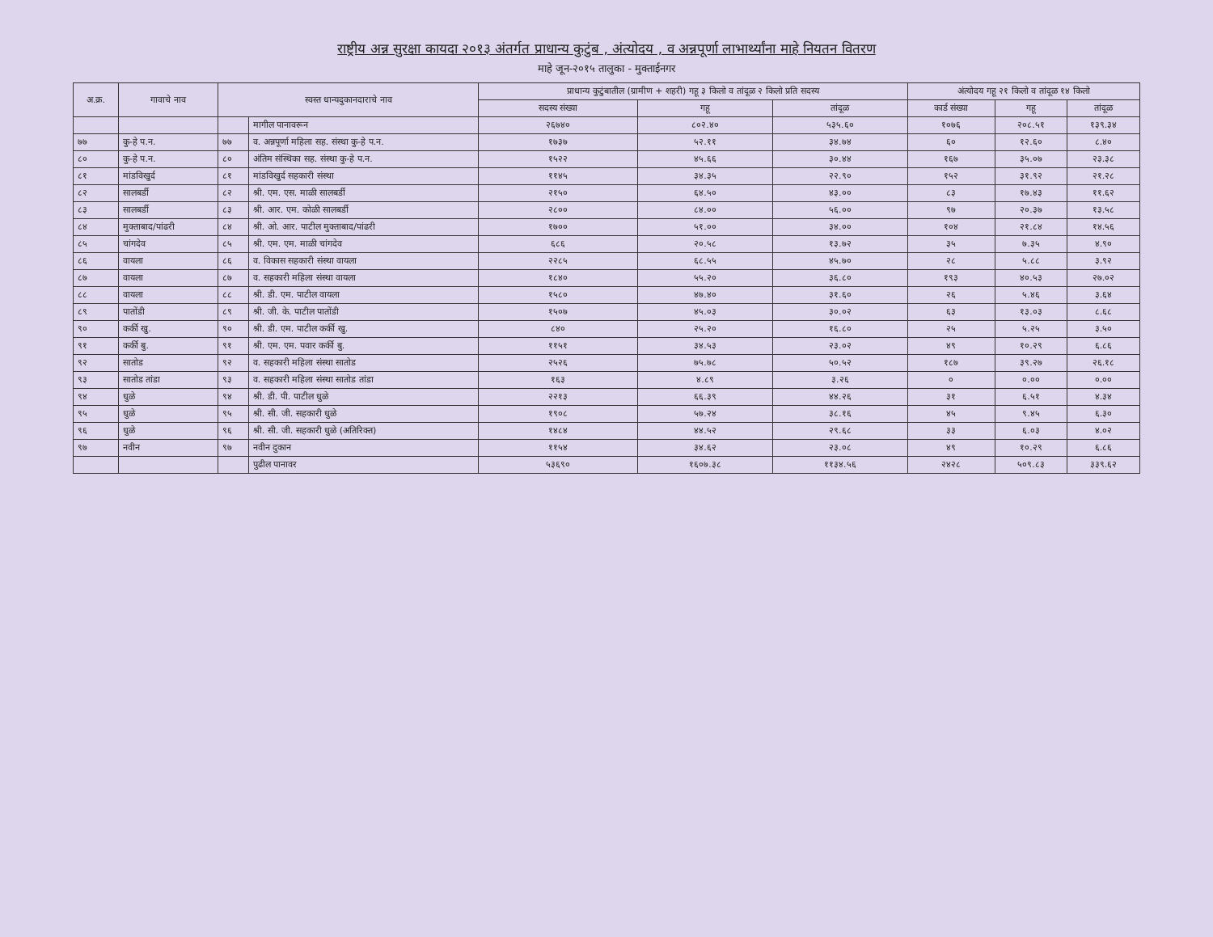राष्ट्रीय अन्न सुरक्षा कायदा २०१३ अंतर्गत प्राधान्य कुटुंब , अंत्योदय , व अन्नपूर्णा लाभार्थ्यांना माहे नियतन वितरण
माहे जून-२०१५ तालुका - मुक्ताईनगर
| अ.क्र. | गावाचे नाव | स्वस्त धान्यदुकानदाराचे नाव | | प्राधान्य कुटुंबातील (ग्रामीण + शहरी) गहू ३ किलो व तांदूळ २ किलो प्रति सदस्य | | | अंत्योदय गहू २१ किलो व तांदूळ १४ किलो | | |
| --- | --- | --- | --- | --- | --- | --- | --- | --- | --- |
| | | | | सदस्य संख्या | गहू | तांदूळ | कार्ड संख्या | गहू | तांदूळ |
| | | | मागील पानावरून | २६७४० | ८०२.४० | ५३५.६० | १०७६ | २०८.५१ | १३९.३४ |
| ७७ | कु-हे प.न. | ७७ | व. अन्नपूर्णा महिला सह. संस्था कु-हे प.न. | १७३७ | ५२.११ | ३४.७४ | ६० | १२.६० | ८.४० |
| ८० | कु-हे प.न. | ८० | अंतिम संस्थिका सह. संस्था कु-हे प.न. | १५२२ | ४५.६६ | ३०.४४ | १६७ | ३५.०७ | २३.३८ |
| ८१ | मांडविखुर्द | ८१ | मांडविखुर्द सहकारी संस्था | ११४५ | ३४.३५ | २२.९० | १५२ | ३१.९२ | २१.२८ |
| ८२ | सालबर्डी | ८२ | श्री. एम. एस. माळी सालबर्डी | २१५० | ६४.५० | ४३.०० | ८३ | १७.४३ | ११.६२ |
| ८३ | सालबर्डी | ८३ | श्री. आर. एम. कोळी सालबर्डी | २८०० | ८४.०० | ५६.०० | ९७ | २०.३७ | १३.५८ |
| ८४ | मुक्ताबाद/पांढरी | ८४ | श्री. ओ. आर. पाटील मुक्ताबाद/पांढरी | १७०० | ५१.०० | ३४.०० | १०४ | २१.८४ | १४.५६ |
| ८५ | चांगदेव | ८५ | श्री. एम. एम. माळी चांगदेव | ६८६ | २०.५८ | १३.७२ | ३५ | ७.३५ | ४.९० |
| ८६ | वायला | ८६ | व. विकास सहकारी संस्था वायला | २२८५ | ६८.५५ | ४५.७० | २८ | ५.८८ | ३.९२ |
| ८७ | वायला | ८७ | व. सहकारी महिला संस्था वायला | १८४० | ५५.२० | ३६.८० | १९३ | ४०.५३ | २७.०२ |
| ८८ | वायला | ८८ | श्री. डी. एम. पाटील वायला | १५८० | ४७.४० | ३१.६० | २६ | ५.४६ | ३.६४ |
| ८९ | पातोंडी | ८९ | श्री. जी. के. पाटील पातोंडी | १५०७ | ४५.०३ | ३०.०२ | ६३ | १३.०३ | ८.६८ |
| ९० | कर्की खु. | ९० | श्री. डी. एम. पाटील कर्की खु. | ८४० | २५.२० | १६.८० | २५ | ५.२५ | ३.५० |
| ९१ | कर्की बु. | ९१ | श्री. एम. एम. पवार कर्की बु. | ११५१ | ३४.५३ | २३.०२ | ४९ | १०.२९ | ६.८६ |
| ९२ | सातोड | ९२ | व. सहकारी महिला संस्था सातोड | २५२६ | ७५.७८ | ५०.५२ | १८७ | ३९.२७ | २६.१८ |
| ९३ | सातोड तांडा | ९३ | व. सहकारी महिला संस्था सातोड तांडा | १६३ | ४.८९ | ३.२६ | ० | ०.०० | ०.०० |
| ९४ | धुळे | ९४ | श्री. डी. पी. पाटील धुळे | २२१३ | ६६.३९ | ४४.२६ | ३१ | ६.५१ | ४.३४ |
| ९५ | धुळे | ९५ | श्री. सी. जी. सहकारी धुळे | १९०८ | ५७.२४ | ३८.१६ | ४५ | ९.४५ | ६.३० |
| ९६ | धुळे | ९६ | श्री. सी. जी. सहकारी धुळे (अतिरिक्त) | १४८४ | ४४.५२ | २९.६८ | ३३ | ६.०३ | ४.०२ |
| ९७ | नवीन | ९७ | नवीन दुकान | ११५४ | ३४.६२ | २३.०८ | ४९ | १०.२९ | ६.८६ |
| | | | पुढील पानावर | ५३६९० | १६०७.३८ | ११३४.५६ | २४२८ | ५०९.८३ | ३३९.६२ |